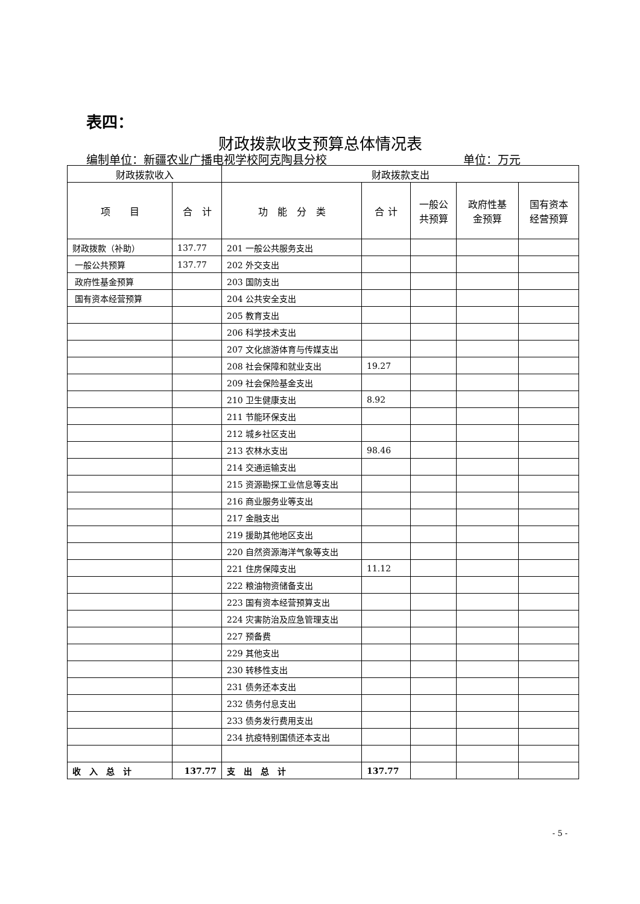表四：
财政拨款收支预算总体情况表
编制单位：新疆农业广播电视学校阿克陶县分校 单位：万元
| 财政拨款收入 | | 财政拨款支出 | | | | |
| --- | --- | --- | --- | --- | --- | --- |
| 项 目 | 合 计 | 功 能 分 类 | 合 计 | 一般公 共预算 | 政府性基 金预算 | 国有资本 经营预算 |
| 财政拨款（补助） | 137.77 | 201 一般公共服务支出 | | | | |
| 一般公共预算 | 137.77 | 202 外交支出 | | | | |
| 政府性基金预算 | | 203 国防支出 | | | | |
| 国有资本经营预算 | | 204 公共安全支出 | | | | |
| | | 205 教育支出 | | | | |
| | | 206 科学技术支出 | | | | |
| | | 207 文化旅游体育与传媒支出 | | | | |
| | | 208 社会保障和就业支出 | 19.27 | | | |
| | | 209 社会保险基金支出 | | | | |
| | | 210 卫生健康支出 | 8.92 | | | |
| | | 211 节能环保支出 | | | | |
| | | 212 城乡社区支出 | | | | |
| | | 213 农林水支出 | 98.46 | | | |
| | | 214 交通运输支出 | | | | |
| | | 215 资源勘探工业信息等支出 | | | | |
| | | 216 商业服务业等支出 | | | | |
| | | 217 金融支出 | | | | |
| | | 219 援助其他地区支出 | | | | |
| | | 220 自然资源海洋气象等支出 | | | | |
| | | 221 住房保障支出 | 11.12 | | | |
| | | 222 粮油物资储备支出 | | | | |
| | | 223 国有资本经营预算支出 | | | | |
| | | 224 灾害防治及应急管理支出 | | | | |
| | | 227 预备费 | | | | |
| | | 229 其他支出 | | | | |
| | | 230 转移性支出 | | | | |
| | | 231 债务还本支出 | | | | |
| | | 232 债务付息支出 | | | | |
| | | 233 债务发行费用支出 | | | | |
| | | 234 抗疫特别国债还本支出 | | | | |
| 收 入 总 计 | 137.77 | 支 出 总 计 | 137.77 | | | |
- 5 -